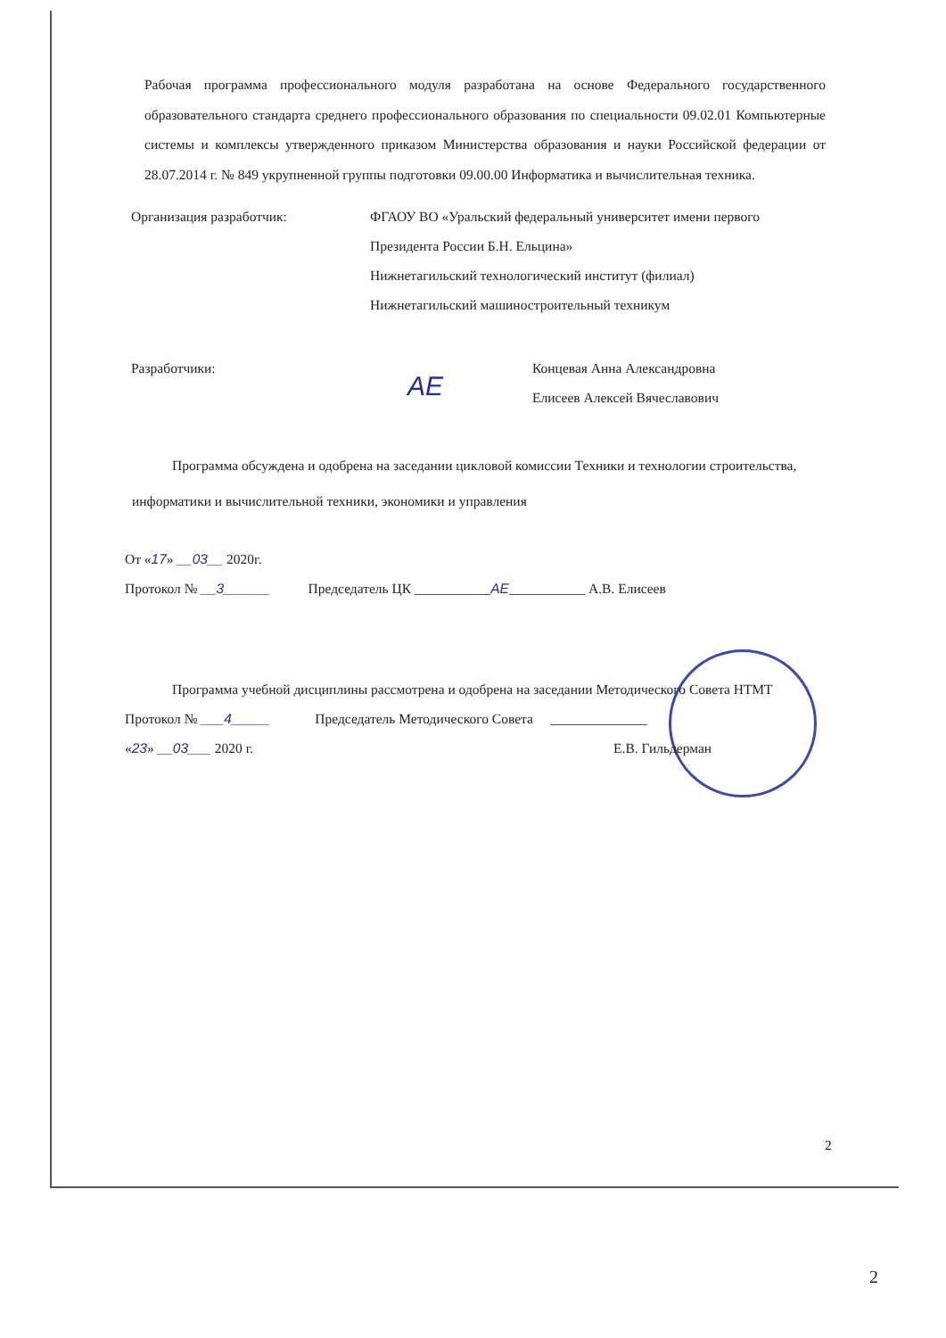Рабочая программа профессионального модуля разработана на основе Федерального государственного образовательного стандарта среднего профессионального образования по специальности 09.02.01 Компьютерные системы и комплексы утвержденного приказом Министерства образования и науки Российской федерации от 28.07.2014 г. № 849 укрупненной группы подготовки 09.00.00 Информатика и вычислительная техника.
Организация разработчик: ФГАОУ ВО «Уральский федеральный университет имени первого Президента России Б.Н. Ельцина»
Нижнетагильский технологический институт (филиал)
Нижнетагильский машиностроительный техникум
Разработчики:
АЕ
Концевая Анна Александровна
Елисеев Алексей Вячеславович
Программа обсуждена и одобрена на заседании цикловой комиссии Техники и технологии строительства, информатики и вычислительной техники, экономики и управления
От «17» __03__ 2020г.
Протокол № __3______ Председатель ЦК ___________АЕ___________ А.В. Елисеев
Программа учебной дисциплины рассмотрена и одобрена на заседании Методического Совета НТМТ
Протокол № ___4_____ Председатель Методического Совета ______________
«23» __03___ 2020 г. Е.В. Гильдерман
2
2